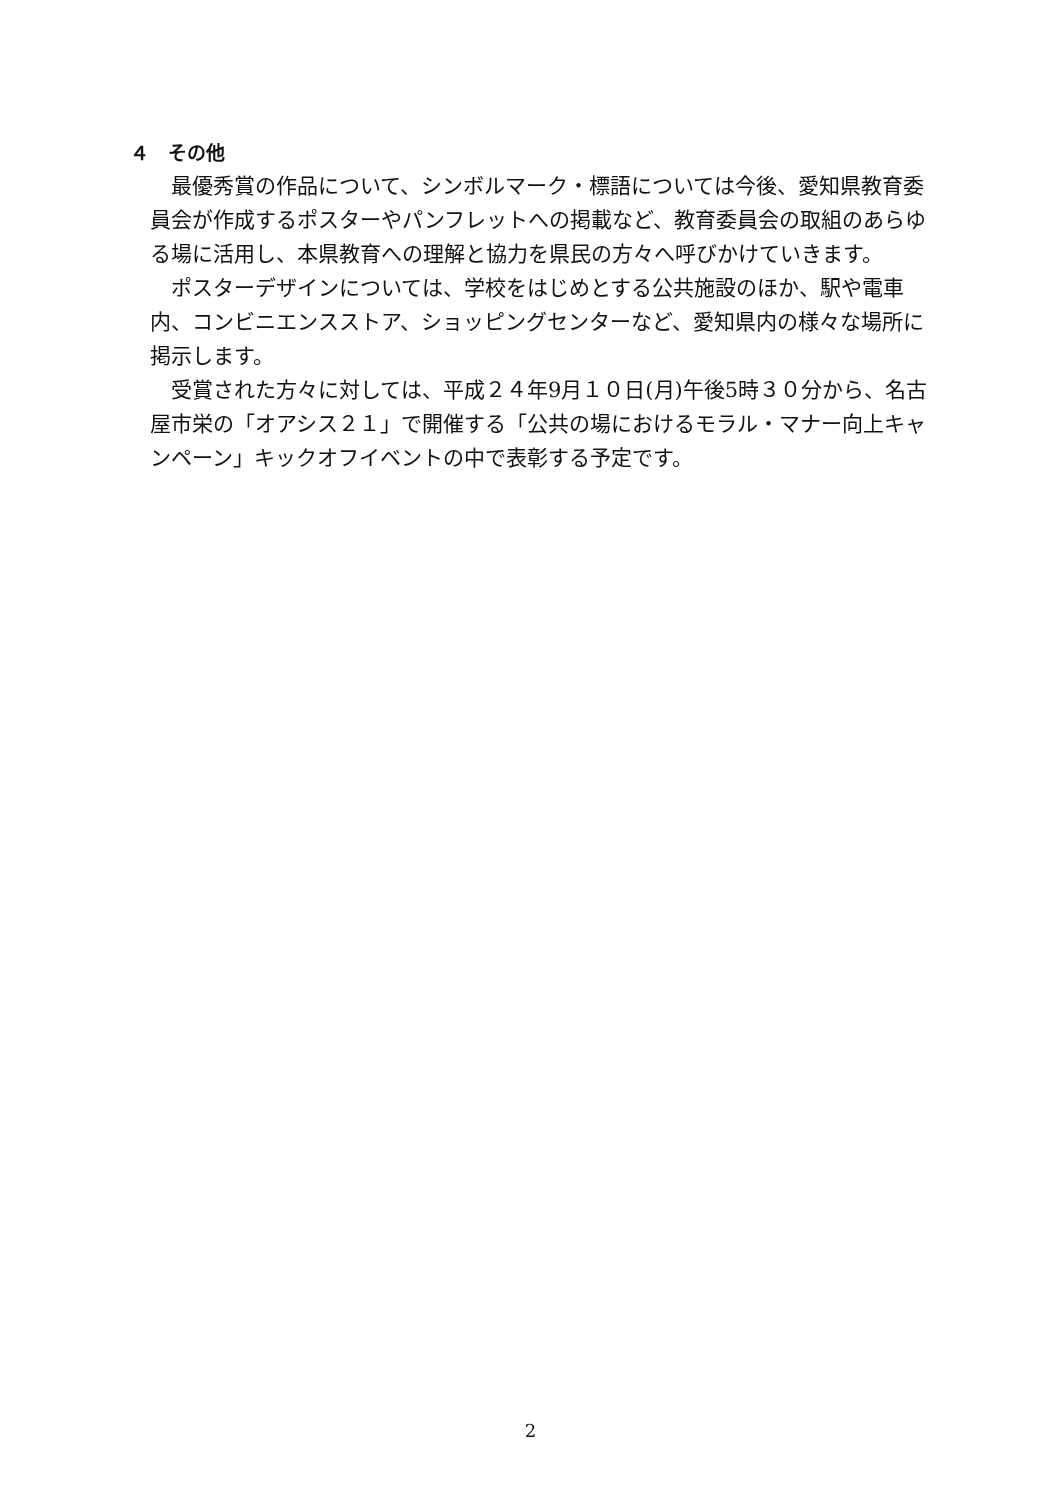４　その他
最優秀賞の作品について、シンボルマーク・標語については今後、愛知県教育委員会が作成するポスターやパンフレットへの掲載など、教育委員会の取組のあらゆる場に活用し、本県教育への理解と協力を県民の方々へ呼びかけていきます。
ポスターデザインについては、学校をはじめとする公共施設のほか、駅や電車内、コンビニエンスストア、ショッピングセンターなど、愛知県内の様々な場所に掲示します。
受賞された方々に対しては、平成２４年9月１０日(月)午後5時３０分から、名古屋市栄の「オアシス２１」で開催する「公共の場におけるモラル・マナー向上キャンペーン」キックオフイベントの中で表彰する予定です。
2